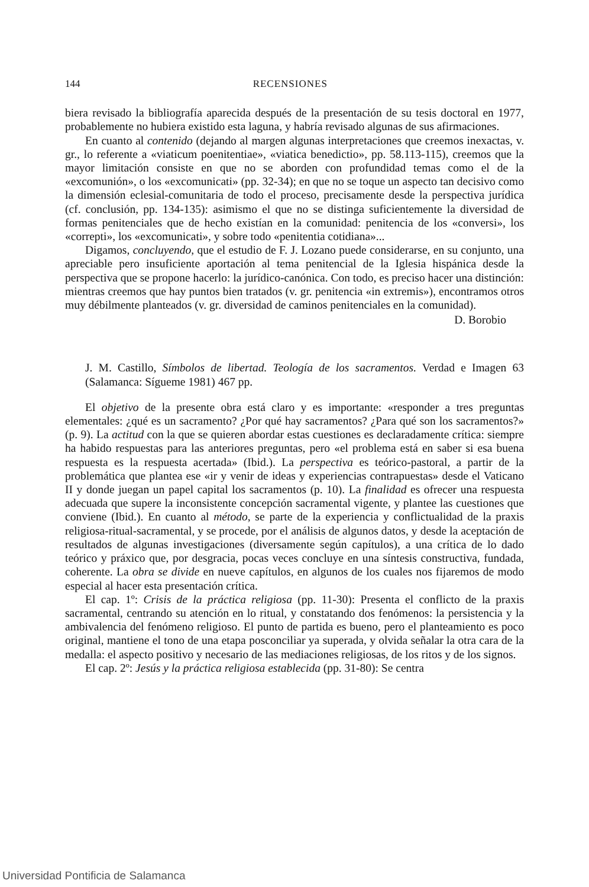144 RECENSIONES
biera revisado la bibliografía aparecida después de la presentación de su tesis doctoral en 1977, probablemente no hubiera existido esta laguna, y habría revisado algunas de sus afirmaciones.
En cuanto al contenido (dejando al margen algunas interpretaciones que creemos inexactas, v. gr., lo referente a «viaticum poenitentiae», «viatica benedictio», pp. 58.113-115), creemos que la mayor limitación consiste en que no se aborden con profundidad temas como el de la «excomunión», o los «excomunicati» (pp. 32-34); en que no se toque un aspecto tan decisivo como la dimensión eclesial-comunitaria de todo el proceso, precisamente desde la perspectiva jurídica (cf. conclusión, pp. 134-135): asimismo el que no se distinga suficientemente la diversidad de formas penitenciales que de hecho existían en la comunidad: penitencia de los «conversi», los «correpti», los «excomunicati», y sobre todo «penitentia cotidiana»...
Digamos, concluyendo, que el estudio de F. J. Lozano puede considerarse, en su conjunto, una apreciable pero insuficiente aportación al tema penitencial de la Iglesia hispánica desde la perspectiva que se propone hacerlo: la jurídico-canónica. Con todo, es preciso hacer una distinción: mientras creemos que hay puntos bien tratados (v. gr. penitencia «in extremis»), encontramos otros muy débilmente planteados (v. gr. diversidad de caminos penitenciales en la comunidad).
D. Borobio
J. M. Castillo, Símbolos de libertad. Teología de los sacramentos. Verdad e Imagen 63 (Salamanca: Sígueme 1981) 467 pp.
El objetivo de la presente obra está claro y es importante: «responder a tres preguntas elementales: ¿qué es un sacramento? ¿Por qué hay sacramentos? ¿Para qué son los sacramentos?» (p. 9). La actitud con la que se quieren abordar estas cuestiones es declaradamente crítica: siempre ha habido respuestas para las anteriores preguntas, pero «el problema está en saber si esa buena respuesta es la respuesta acertada» (Ibid.). La perspectiva es teórico-pastoral, a partir de la problemática que plantea ese «ir y venir de ideas y experiencias contrapuestas» desde el Vaticano II y donde juegan un papel capital los sacramentos (p. 10). La finalidad es ofrecer una respuesta adecuada que supere la inconsistente concepción sacramental vigente, y plantee las cuestiones que conviene (Ibid.). En cuanto al método, se parte de la experiencia y conflictualidad de la praxis religiosa-ritual-sacramental, y se procede, por el análisis de algunos datos, y desde la aceptación de resultados de algunas investigaciones (diversamente según capítulos), a una crítica de lo dado teórico y práxico que, por desgracia, pocas veces concluye en una síntesis constructiva, fundada, coherente. La obra se divide en nueve capítulos, en algunos de los cuales nos fijaremos de modo especial al hacer esta presentación crítica.
El cap. 1º: Crisis de la práctica religiosa (pp. 11-30): Presenta el conflicto de la praxis sacramental, centrando su atención en lo ritual, y constatando dos fenómenos: la persistencia y la ambivalencia del fenómeno religioso. El punto de partida es bueno, pero el planteamiento es poco original, mantiene el tono de una etapa posconciliar ya superada, y olvida señalar la otra cara de la medalla: el aspecto positivo y necesario de las mediaciones religiosas, de los ritos y de los signos.
El cap. 2º: Jesús y la práctica religiosa establecida (pp. 31-80): Se centra
Universidad Pontificia de Salamanca